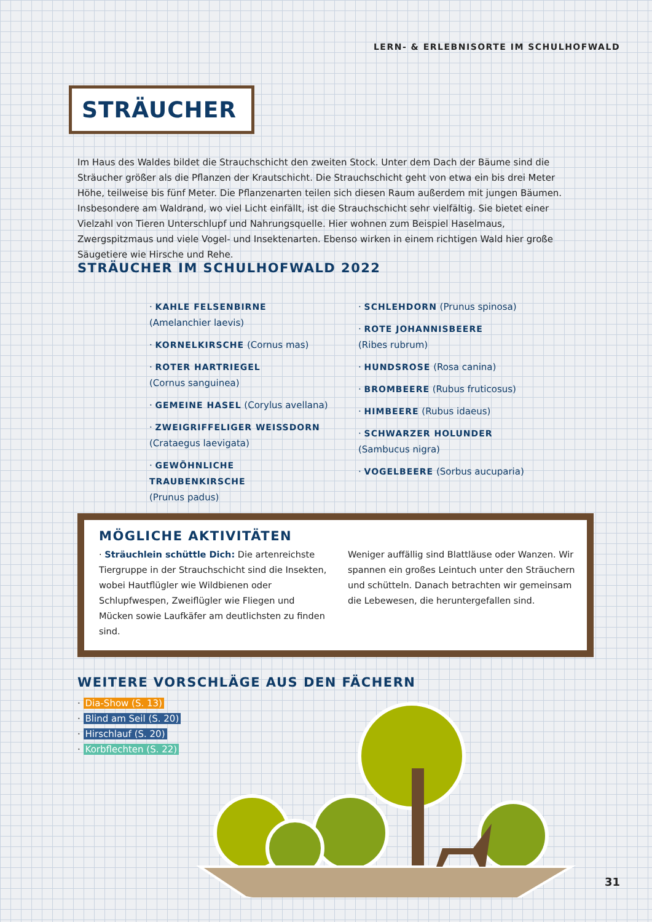LERN- & ERLEBNISORTE IM SCHULHOFWALD
STRÄUCHER
Im Haus des Waldes bildet die Strauchschicht den zweiten Stock. Unter dem Dach der Bäume sind die Sträucher größer als die Pflanzen der Krautschicht. Die Strauchschicht geht von etwa ein bis drei Meter Höhe, teilweise bis fünf Meter. Die Pflanzenarten teilen sich diesen Raum außerdem mit jungen Bäumen. Insbesondere am Waldrand, wo viel Licht einfällt, ist die Strauchschicht sehr vielfältig. Sie bietet einer Vielzahl von Tieren Unterschlupf und Nahrungsquelle. Hier wohnen zum Beispiel Haselmaus, Zwergspitzmaus und viele Vogel- und Insektenarten. Ebenso wirken in einem richtigen Wald hier große Säugetiere wie Hirsche und Rehe.
STRÄUCHER IM SCHULHOFWALD 2022
· KAHLE FELSENBIRNE
(Amelanchier laevis)
· KORNELKIRSCHE (Cornus mas)
· ROTER HARTRIEGEL
(Cornus sanguinea)
· GEMEINE HASEL (Corylus avellana)
· ZWEIGRIFFELIGER WEISSDORN
(Crataegus laevigata)
· GEWÖHNLICHE TRAUBENKIRSCHE
(Prunus padus)
· SCHLEHDORN (Prunus spinosa)
· ROTE JOHANNISBEERE
(Ribes rubrum)
· HUNDSROSE (Rosa canina)
· BROMBEERE (Rubus fruticosus)
· HIMBEERE (Rubus idaeus)
· SCHWARZER HOLUNDER
(Sambucus nigra)
· VOGELBEERE (Sorbus aucuparia)
MÖGLICHE AKTIVITÄTEN
· Sträuchlein schüttle Dich: Die artenreichste Tiergruppe in der Strauchschicht sind die Insekten, wobei Hautflügler wie Wildbienen oder Schlupfwespen, Zweiflügler wie Fliegen und Mücken sowie Laufkäfer am deutlichsten zu finden sind.
Weniger auffällig sind Blattläuse oder Wanzen. Wir spannen ein großes Leintuch unter den Sträuchern und schütteln. Danach betrachten wir gemeinsam die Lebewesen, die heruntergefallen sind.
WEITERE VORSCHLÄGE AUS DEN FÄCHERN
· Dia-Show (S. 13)
· Blind am Seil (S. 20)
· Hirschlauf (S. 20)
· Korbflechten (S. 22)
31